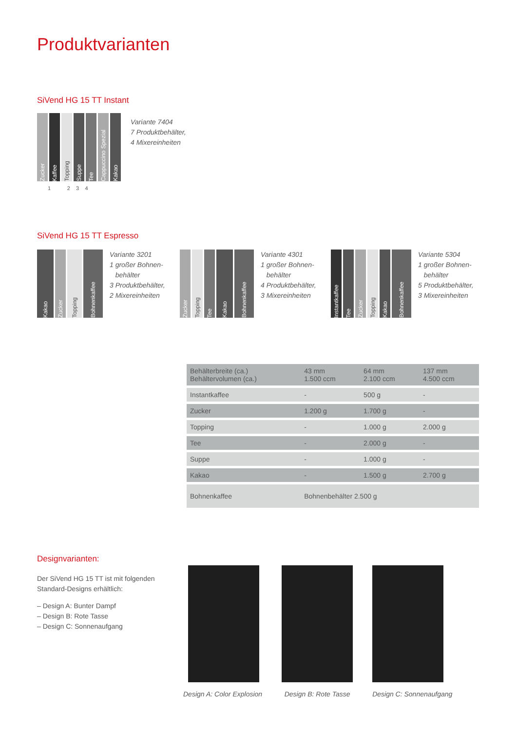Produktvarianten
SiVend HG 15 TT Instant
Zucker
Kaffee
Topping
Suppe
Tee
Cappuccino Spezial
Kakao
Variante 7404
7 Produktbehälter,
4 Mixereinheiten
1 2 3 4
SiVend HG 15 TT Espresso
Kakao
Zucker
Topping
Bohnenkaffee
Variante 3201
1 großer Bohnen-
behälter
3 Produktbehälter,
2 Mixereinheiten
Zucker
Topping
Tee
Kakao
Bohnenkaffee
Variante 4301
1 großer Bohnen-
behälter
4 Produktbehälter,
3 Mixereinheiten
Instantkaffee
Tee
Zucker
Topping
Kakao
Bohnenkaffee
Variante 5304
1 großer Bohnen-
behälter
5 Produktbehälter,
3 Mixereinheiten
| Behälterbreite (ca.) Behältervolumen (ca.) | 43 mm 1.500 ccm | 64 mm 2.100 ccm | 137 mm 4.500 ccm |
| Instantkaffee | - | 500 g | - |
| Zucker | 1.200 g | 1.700 g | - |
| Topping | - | 1.000 g | 2.000 g |
| Tee | - | 2.000 g | - |
| Suppe | - | 1.000 g | - |
| Kakao | - | 1.500 g | 2.700 g |
| Bohnenkaffee | Bohnenbehälter 2.500 g | | |
Designvarianten:
Der SiVend HG 15 TT ist mit folgenden Standard-Designs erhältlich:
– Design A: Bunter Dampf
– Design B: Rote Tasse
– Design C: Sonnenaufgang
Design A: Color Explosion Design B: Rote Tasse Design C: Sonnenaufgang